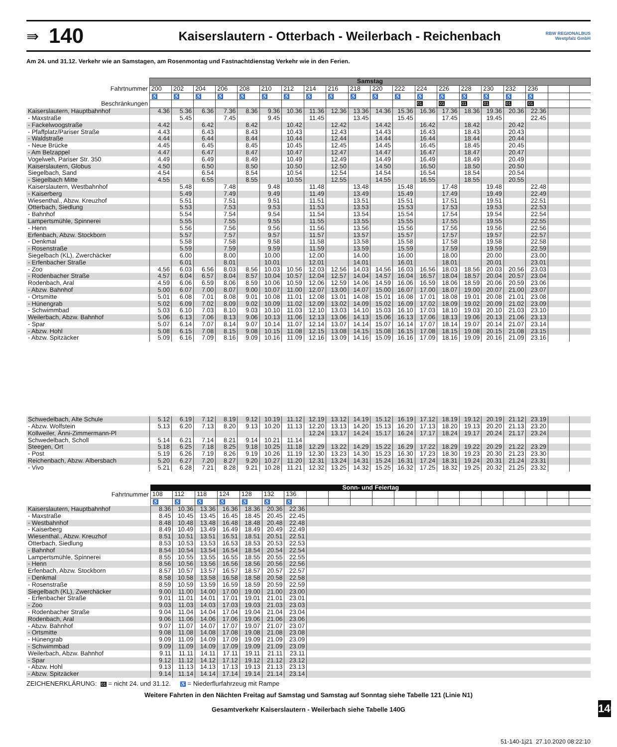⇛
140
Kaiserslautern - Otterbach - Weilerbach - Reichenbach
RBW REGIONALBUS Westpfalz GmbH
Am 24. und 31.12. Verkehr wie an Samstagen, am Rosenmontag und Fastnachtdienstag Verkehr wie in den Ferien.
| | Samstag | | | | | | | | | | | | | | | | | | | |
| Fahrtnummer | 200 | 202 | 204 | 206 | 208 | 210 | 212 | 214 | 216 | 218 | 220 | 222 | 224 | 226 | 228 | 230 | 232 | 236 | | |
| | ♿ | ♿ | ♿ | ♿ | ♿ | ♿ | ♿ | ♿ | ♿ | ♿ | ♿ | ♿ | ♿ | ♿ | ♿ | ♿ | ♿ | ♿ | | |
| Beschränkungen | | | | | | | | | | | | | 01 | 01 | 01 | 01 | 01 | 01 | | |
| Kaiserslautern, Hauptbahnhof | 4.36 | 5.36 | 6.36 | 7.36 | 8.36 | 9.36 | 10.36 | 11.36 | 12.36 | 13.36 | 14.36 | 15.36 | 16.36 | 17.36 | 18.36 | 19.36 | 20.36 | 22.36 | | |
| - Maxstraße | | 5.45 | | 7.45 | | 9.45 | | 11.45 | | 13.45 | | 15.45 | | 17.45 | | 19.45 | | 22.45 | | |
| - Fackelwoogstraße | 4.42 | | 6.42 | | 8.42 | | 10.42 | | 12.42 | | 14.42 | | 16.42 | | 18.42 | | 20.42 | | | |
| - Pfaffplatz/Pariser Straße | 4.43 | | 6.43 | | 8.43 | | 10.43 | | 12.43 | | 14.43 | | 16.43 | | 18.43 | | 20.43 | | | |
| - Waldstraße | 4.44 | | 6.44 | | 8.44 | | 10.44 | | 12.44 | | 14.44 | | 16.44 | | 18.44 | | 20.44 | | | |
| - Neue Brücke | 4.45 | | 6.45 | | 8.45 | | 10.45 | | 12.45 | | 14.45 | | 16.45 | | 18.45 | | 20.45 | | | |
| - Am Belzappel | 4.47 | | 6.47 | | 8.47 | | 10.47 | | 12.47 | | 14.47 | | 16.47 | | 18.47 | | 20.47 | | | |
| Vogelweh, Pariser Str. 350 | 4.49 | | 6.49 | | 8.49 | | 10.49 | | 12.49 | | 14.49 | | 16.49 | | 18.49 | | 20.49 | | | |
| Kaiserslautern, Globus | 4.50 | | 6.50 | | 8.50 | | 10.50 | | 12.50 | | 14.50 | | 16.50 | | 18.50 | | 20.50 | | | |
| Siegelbach, Sand | 4.54 | | 6.54 | | 8.54 | | 10.54 | | 12.54 | | 14.54 | | 16.54 | | 18.54 | | 20.54 | | | |
| - Siegelbach Mitte | 4.55 | | 6.55 | | 8.55 | | 10.55 | | 12.55 | | 14.55 | | 16.55 | | 18.55 | | 20.55 | | | |
| Kaiserslautern, Westbahnhof | | 5.48 | | 7.48 | | 9.48 | | 11.48 | | 13.48 | | 15.48 | | 17.48 | | 19.48 | | 22.48 | | |
| - Kaiserberg | | 5.49 | | 7.49 | | 9.49 | | 11.49 | | 13.49 | | 15.49 | | 17.49 | | 19.49 | | 22.49 | | |
| Wiesenthal., Abzw. Kreuzhof | | 5.51 | | 7.51 | | 9.51 | | 11.51 | | 13.51 | | 15.51 | | 17.51 | | 19.51 | | 22.51 | | |
| Otterbach, Siedlung | | 5.53 | | 7.53 | | 9.53 | | 11.53 | | 13.53 | | 15.53 | | 17.53 | | 19.53 | | 22.53 | | |
| - Bahnhof | | 5.54 | | 7.54 | | 9.54 | | 11.54 | | 13.54 | | 15.54 | | 17.54 | | 19.54 | | 22.54 | | |
| Lampertsmühle, Spinnerei | | 5.55 | | 7.55 | | 9.55 | | 11.55 | | 13.55 | | 15.55 | | 17.55 | | 19.55 | | 22.55 | | |
| - Henn | | 5.56 | | 7.56 | | 9.56 | | 11.56 | | 13.56 | | 15.56 | | 17.56 | | 19.56 | | 22.56 | | |
| Erfenbach, Abzw. Stockborn | | 5.57 | | 7.57 | | 9.57 | | 11.57 | | 13.57 | | 15.57 | | 17.57 | | 19.57 | | 22.57 | | |
| - Denkmal | | 5.58 | | 7.58 | | 9.58 | | 11.58 | | 13.58 | | 15.58 | | 17.58 | | 19.58 | | 22.58 | | |
| - Rosenstraße | | 5.59 | | 7.59 | | 9.59 | | 11.59 | | 13.59 | | 15.59 | | 17.59 | | 19.59 | | 22.59 | | |
| Siegelbach (KL), Zwerchäcker | | 6.00 | | 8.00 | | 10.00 | | 12.00 | | 14.00 | | 16.00 | | 18.00 | | 20.00 | | 23.00 | | |
| - Erfenbacher Straße | | 6.01 | | 8.01 | | 10.01 | | 12.01 | | 14.01 | | 16.01 | | 18.01 | | 20.01 | | 23.01 | | |
| - Zoo | 4.56 | 6.03 | 6.56 | 8.03 | 8.56 | 10.03 | 10.56 | 12.03 | 12.56 | 14.03 | 14.56 | 16.03 | 16.56 | 18.03 | 18.56 | 20.03 | 20.56 | 23.03 | | |
| - Rodenbacher Straße | 4.57 | 6.04 | 6.57 | 8.04 | 8.57 | 10.04 | 10.57 | 12.04 | 12.57 | 14.04 | 14.57 | 16.04 | 16.57 | 18.04 | 18.57 | 20.04 | 20.57 | 23.04 | | |
| Rodenbach, Aral | 4.59 | 6.06 | 6.59 | 8.06 | 8.59 | 10.06 | 10.59 | 12.06 | 12.59 | 14.06 | 14.59 | 16.06 | 16.59 | 18.06 | 18.59 | 20.06 | 20.59 | 23.06 | | |
| - Abzw. Bahnhof | 5.00 | 6.07 | 7.00 | 8.07 | 9.00 | 10.07 | 11.00 | 12.07 | 13.00 | 14.07 | 15.00 | 16.07 | 17.00 | 18.07 | 19.00 | 20.07 | 21.00 | 23.07 | | |
| - Ortsmitte | 5.01 | 6.08 | 7.01 | 8.08 | 9.01 | 10.08 | 11.01 | 12.08 | 13.01 | 14.08 | 15.01 | 16.08 | 17.01 | 18.08 | 19.01 | 20.08 | 21.01 | 23.08 | | |
| - Hünengrab | 5.02 | 6.09 | 7.02 | 8.09 | 9.02 | 10.09 | 11.02 | 12.09 | 13.02 | 14.09 | 15.02 | 16.09 | 17.02 | 18.09 | 19.02 | 20.09 | 21.02 | 23.09 | | |
| - Schwimmbad | 5.03 | 6.10 | 7.03 | 8.10 | 9.03 | 10.10 | 11.03 | 12.10 | 13.03 | 14.10 | 15.03 | 16.10 | 17.03 | 18.10 | 19.03 | 20.10 | 21.03 | 23.10 | | |
| Weilerbach, Abzw. Bahnhof | 5.06 | 6.13 | 7.06 | 8.13 | 9.06 | 10.13 | 11.06 | 12.13 | 13.06 | 14.13 | 15.06 | 16.13 | 17.06 | 18.13 | 19.06 | 20.13 | 21.06 | 23.13 | | |
| - Spar | 5.07 | 6.14 | 7.07 | 8.14 | 9.07 | 10.14 | 11.07 | 12.14 | 13.07 | 14.14 | 15.07 | 16.14 | 17.07 | 18.14 | 19.07 | 20.14 | 21.07 | 23.14 | | |
| - Abzw. Hohl | 5.08 | 6.15 | 7.08 | 8.15 | 9.08 | 10.15 | 11.08 | 12.15 | 13.08 | 14.15 | 15.08 | 16.15 | 17.08 | 18.15 | 19.08 | 20.15 | 21.08 | 23.15 | | |
| - Abzw. Spitzäcker | 5.09 | 6.16 | 7.09 | 8.16 | 9.09 | 10.16 | 11.09 | 12.16 | 13.09 | 14.16 | 15.09 | 16.16 | 17.09 | 18.16 | 19.09 | 20.16 | 21.09 | 23.16 | | |
| Schwedelbach, Alte Schule | 5.12 | 6.19 | 7.12 | 8.19 | 9.12 | 10.19 | 11.12 | 12.19 | 13.12 | 14.19 | 15.12 | 16.19 | 17.12 | 18.19 | 19.12 | 20.19 | 21.12 | 23.19 | | |
| - Abzw. Wolfstein | 5.13 | 6.20 | 7.13 | 8.20 | 9.13 | 10.20 | 11.13 | 12.20 | 13.13 | 14.20 | 15.13 | 16.20 | 17.13 | 18.20 | 19.13 | 20.20 | 21.13 | 23.20 | | |
| Kollweiler, Änni-Zimmermann-Pl | | | | | | | | 12.24 | 13.17 | 14.24 | 15.17 | 16.24 | 17.17 | 18.24 | 19.17 | 20.24 | 21.17 | 23.24 | | |
| Schwedelbach, Scholl | 5.14 | 6.21 | 7.14 | 8.21 | 9.14 | 10.21 | 11.14 | | | | | | | | | | | | | |
| Steegen, Ort | 5.18 | 6.25 | 7.18 | 8.25 | 9.18 | 10.25 | 11.18 | 12.29 | 13.22 | 14.29 | 15.22 | 16.29 | 17.22 | 18.29 | 19.22 | 20.29 | 21.22 | 23.29 | | |
| - Post | 5.19 | 6.26 | 7.19 | 8.26 | 9.19 | 10.26 | 11.19 | 12.30 | 13.23 | 14.30 | 15.23 | 16.30 | 17.23 | 18.30 | 19.23 | 20.30 | 21.23 | 23.30 | | |
| Reichenbach, Abzw. Albersbach | 5.20 | 6.27 | 7.20 | 8.27 | 9.20 | 10.27 | 11.20 | 12.31 | 13.24 | 14.31 | 15.24 | 16.31 | 17.24 | 18.31 | 19.24 | 20.31 | 21.24 | 23.31 | | |
| - Vivo | 5.21 | 6.28 | 7.21 | 8.28 | 9.21 | 10.28 | 11.21 | 12.32 | 13.25 | 14.32 | 15.25 | 16.32 | 17.25 | 18.32 | 19.25 | 20.32 | 21.25 | 23.32 | | |
| | Sonn- und Feiertag | | | | | | | | | | | | | | | | | | | |
| Fahrtnummer | 108 | 112 | 118 | 124 | 128 | 132 | 136 | | | | | | | | | | | | | |
| | ♿ | ♿ | ♿ | ♿ | ♿ | ♿ | ♿ | | | | | | | | | | | | | |
| Kaiserslautern, Hauptbahnhof | 8.36 | 10.36 | 13.36 | 16.36 | 18.36 | 20.36 | 22.36 | | | | | | | | | | | | | |
| - Maxstraße | 8.45 | 10.45 | 13.45 | 16.45 | 18.45 | 20.45 | 22.45 | | | | | | | | | | | | | |
| - Westbahnhof | 8.48 | 10.48 | 13.48 | 16.48 | 18.48 | 20.48 | 22.48 | | | | | | | | | | | | | |
| - Kaiserberg | 8.49 | 10.49 | 13.49 | 16.49 | 18.49 | 20.49 | 22.49 | | | | | | | | | | | | | |
| Wiesenthal., Abzw. Kreuzhof | 8.51 | 10.51 | 13.51 | 16.51 | 18.51 | 20.51 | 22.51 | | | | | | | | | | | | | |
| Otterbach, Siedlung | 8.53 | 10.53 | 13.53 | 16.53 | 18.53 | 20.53 | 22.53 | | | | | | | | | | | | | |
| - Bahnhof | 8.54 | 10.54 | 13.54 | 16.54 | 18.54 | 20.54 | 22.54 | | | | | | | | | | | | | |
| Lampertsmühle, Spinnerei | 8.55 | 10.55 | 13.55 | 16.55 | 18.55 | 20.55 | 22.55 | | | | | | | | | | | | | |
| - Henn | 8.56 | 10.56 | 13.56 | 16.56 | 18.56 | 20.56 | 22.56 | | | | | | | | | | | | | |
| Erfenbach, Abzw. Stockborn | 8.57 | 10.57 | 13.57 | 16.57 | 18.57 | 20.57 | 22.57 | | | | | | | | | | | | | |
| - Denkmal | 8.58 | 10.58 | 13.58 | 16.58 | 18.58 | 20.58 | 22.58 | | | | | | | | | | | | | |
| - Rosenstraße | 8.59 | 10.59 | 13.59 | 16.59 | 18.59 | 20.59 | 22.59 | | | | | | | | | | | | | |
| Siegelbach (KL), Zwerchäcker | 9.00 | 11.00 | 14.00 | 17.00 | 19.00 | 21.00 | 23.00 | | | | | | | | | | | | | |
| - Erfenbacher Straße | 9.01 | 11.01 | 14.01 | 17.01 | 19.01 | 21.01 | 23.01 | | | | | | | | | | | | | |
| - Zoo | 9.03 | 11.03 | 14.03 | 17.03 | 19.03 | 21.03 | 23.03 | | | | | | | | | | | | | |
| - Rodenbacher Straße | 9.04 | 11.04 | 14.04 | 17.04 | 19.04 | 21.04 | 23.04 | | | | | | | | | | | | | |
| Rodenbach, Aral | 9.06 | 11.06 | 14.06 | 17.06 | 19.06 | 21.06 | 23.06 | | | | | | | | | | | | | |
| - Abzw. Bahnhof | 9.07 | 11.07 | 14.07 | 17.07 | 19.07 | 21.07 | 23.07 | | | | | | | | | | | | | |
| - Ortsmitte | 9.08 | 11.08 | 14.08 | 17.08 | 19.08 | 21.08 | 23.08 | | | | | | | | | | | | | |
| - Hünengrab | 9.09 | 11.09 | 14.09 | 17.09 | 19.09 | 21.09 | 23.09 | | | | | | | | | | | | | |
| - Schwimmbad | 9.09 | 11.09 | 14.09 | 17.09 | 19.09 | 21.09 | 23.09 | | | | | | | | | | | | | |
| Weilerbach, Abzw. Bahnhof | 9.11 | 11.11 | 14.11 | 17.11 | 19.11 | 21.11 | 23.11 | | | | | | | | | | | | | |
| - Spar | 9.12 | 11.12 | 14.12 | 17.12 | 19.12 | 21.12 | 23.12 | | | | | | | | | | | | | |
| - Abzw. Hohl | 9.13 | 11.13 | 14.13 | 17.13 | 19.13 | 21.13 | 23.13 | | | | | | | | | | | | | |
| - Abzw. Spitzäcker | 9.14 | 11.14 | 14.14 | 17.14 | 19.14 | 21.14 | 23.14 | | | | | | | | | | | | | |
ZEICHENERKLÄRUNG: 01 = nicht 24. und 31.12. ♿ = Niederflurfahrzeug mit Rampe
Weitere Fahrten in den Nächten Freitag auf Samstag und Samstag auf Sonntag siehe Tabelle 121 (Linie N1)
Gesamtverkehr Kaiserslautern - Weilerbach siehe Tabelle 140G
51-140-1j21 27.10.2020 08:22:10
140